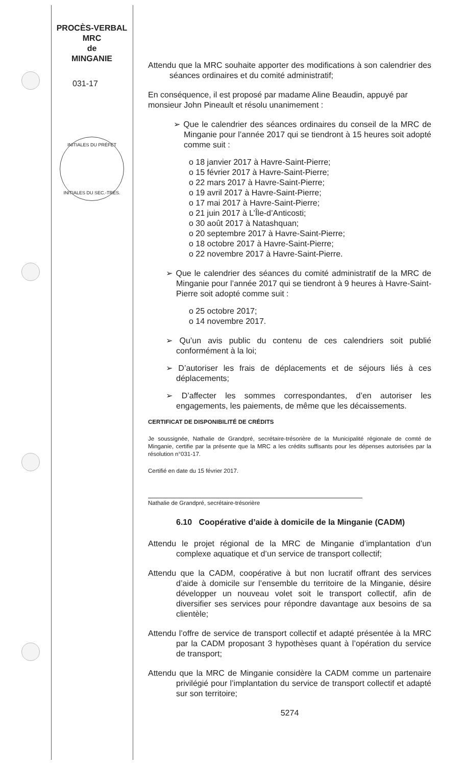PROCÈS-VERBAL
MRC
de
MINGANIE
031-17
INITIALES DU PRÉFET
INITIALES DU SEC.-TRÉS.
Attendu que la MRC souhaite apporter des modifications à son calendrier des séances ordinaires et du comité administratif;
En conséquence, il est proposé par madame Aline Beaudin, appuyé par monsieur John Pineault et résolu unanimement :
➢ Que le calendrier des séances ordinaires du conseil de la MRC de Minganie pour l’année 2017 qui se tiendront à 15 heures soit adopté comme suit :
o 18 janvier 2017 à Havre-Saint-Pierre;
o 15 février 2017 à Havre-Saint-Pierre;
o 22 mars 2017 à Havre-Saint-Pierre;
o 19 avril 2017 à Havre-Saint-Pierre;
o 17 mai 2017 à Havre-Saint-Pierre;
o 21 juin 2017 à L’Île-d’Anticosti;
o 30 août 2017 à Natashquan;
o 20 septembre 2017 à Havre-Saint-Pierre;
o 18 octobre 2017 à Havre-Saint-Pierre;
o 22 novembre 2017 à Havre-Saint-Pierre.
➢ Que le calendrier des séances du comité administratif de la MRC de Minganie pour l’année 2017 qui se tiendront à 9 heures à Havre-Saint-Pierre soit adopté comme suit :
o 25 octobre 2017;
o 14 novembre 2017.
➢ Qu’un avis public du contenu de ces calendriers soit publié conformément à la loi;
➢ D’autoriser les frais de déplacements et de séjours liés à ces déplacements;
➢ D’affecter les sommes correspondantes, d’en autoriser les engagements, les paiements, de même que les décaissements.
CERTIFICAT DE DISPONIBILITÉ DE CRÉDITS
Je soussignée, Nathalie de Grandpré, secrétaire-trésorière de la Municipalité régionale de comté de Minganie, certifie par la présente que la MRC a les crédits suffisants pour les dépenses autorisées par la résolution n°031-17.
Certifié en date du 15 février 2017.
Nathalie de Grandpré, secrétaire-trésorière
6.10 Coopérative d’aide à domicile de la Minganie (CADM)
Attendu le projet régional de la MRC de Minganie d’implantation d’un complexe aquatique et d’un service de transport collectif;
Attendu que la CADM, coopérative à but non lucratif offrant des services d’aide à domicile sur l’ensemble du territoire de la Minganie, désire développer un nouveau volet soit le transport collectif, afin de diversifier ses services pour répondre davantage aux besoins de sa clientèle;
Attendu l’offre de service de transport collectif et adapté présentée à la MRC par la CADM proposant 3 hypothèses quant à l’opération du service de transport;
Attendu que la MRC de Minganie considère la CADM comme un partenaire privilégié pour l’implantation du service de transport collectif et adapté sur son territoire;
5274